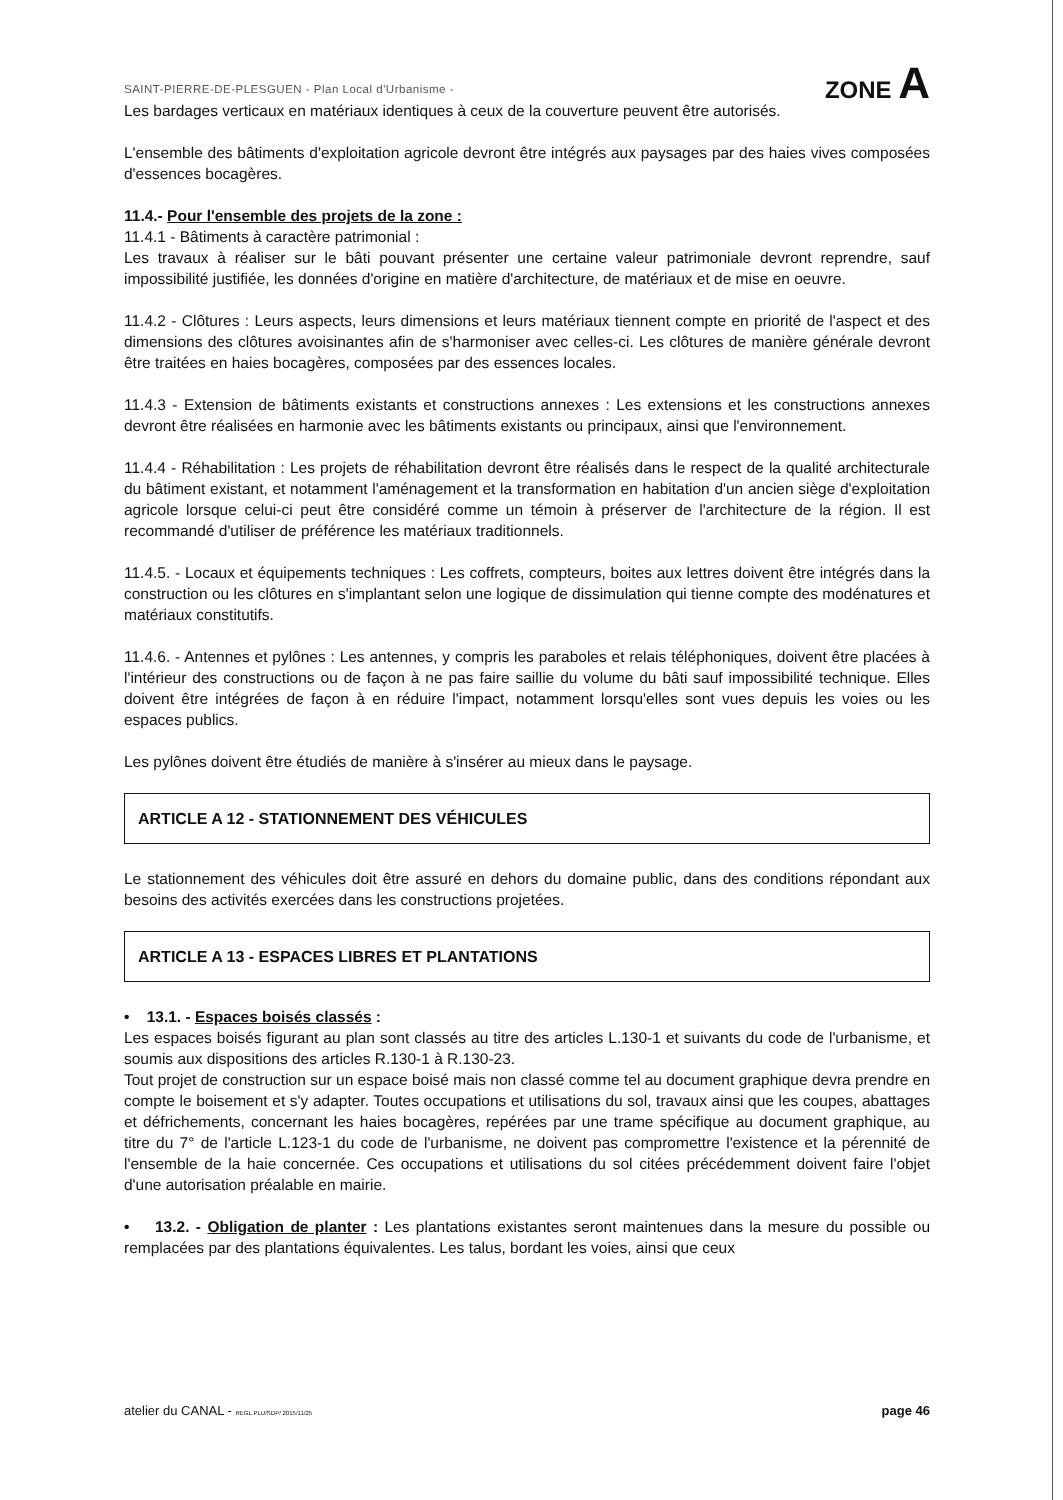SAINT-PIERRE-DE-PLESGUEN - Plan Local d'Urbanisme - ZONE A
Les bardages verticaux en matériaux identiques à ceux de la couverture peuvent être autorisés.
L'ensemble des bâtiments d'exploitation agricole devront être intégrés aux paysages par des haies vives composées d'essences bocagères.
11.4.- Pour l'ensemble des projets de la zone :
11.4.1 - Bâtiments à caractère patrimonial :
Les travaux à réaliser sur le bâti pouvant présenter une certaine valeur patrimoniale devront reprendre, sauf impossibilité justifiée, les données d'origine en matière d'architecture, de matériaux et de mise en oeuvre.
11.4.2 - Clôtures : Leurs aspects, leurs dimensions et leurs matériaux tiennent compte en priorité de l'aspect et des dimensions des clôtures avoisinantes afin de s'harmoniser avec celles-ci. Les clôtures de manière générale devront être traitées en haies bocagères, composées par des essences locales.
11.4.3 - Extension de bâtiments existants et constructions annexes : Les extensions et les constructions annexes devront être réalisées en harmonie avec les bâtiments existants ou principaux, ainsi que l'environnement.
11.4.4 - Réhabilitation : Les projets de réhabilitation devront être réalisés dans le respect de la qualité architecturale du bâtiment existant, et notamment l'aménagement et la transformation en habitation d'un ancien siège d'exploitation agricole lorsque celui-ci peut être considéré comme un témoin à préserver de l'architecture de la région. Il est recommandé d'utiliser de préférence les matériaux traditionnels.
11.4.5. - Locaux et équipements techniques : Les coffrets, compteurs, boites aux lettres doivent être intégrés dans la construction ou les clôtures en s'implantant selon une logique de dissimulation qui tienne compte des modénatures et matériaux constitutifs.
11.4.6. - Antennes et pylônes : Les antennes, y compris les paraboles et relais téléphoniques, doivent être placées à l'intérieur des constructions ou de façon à ne pas faire saillie du volume du bâti sauf impossibilité technique. Elles doivent être intégrées de façon à en réduire l'impact, notamment lorsqu'elles sont vues depuis les voies ou les espaces publics.
Les pylônes doivent être étudiés de manière à s'insérer au mieux dans le paysage.
ARTICLE A 12 - STATIONNEMENT DES VÉHICULES
Le stationnement des véhicules doit être assuré en dehors du domaine public, dans des conditions répondant aux besoins des activités exercées dans les constructions projetées.
ARTICLE A 13 - ESPACES LIBRES ET PLANTATIONS
• 13.1. - Espaces boisés classés :
Les espaces boisés figurant au plan sont classés au titre des articles L.130-1 et suivants du code de l'urbanisme, et soumis aux dispositions des articles R.130-1 à R.130-23.
Tout projet de construction sur un espace boisé mais non classé comme tel au document graphique devra prendre en compte le boisement et s'y adapter. Toutes occupations et utilisations du sol, travaux ainsi que les coupes, abattages et défrichements, concernant les haies bocagères, repérées par une trame spécifique au document graphique, au titre du 7° de l'article L.123-1 du code de l'urbanisme, ne doivent pas compromettre l'existence et la pérennité de l'ensemble de la haie concernée. Ces occupations et utilisations du sol citées précédemment doivent faire l'objet d'une autorisation préalable en mairie.
• 13.2. - Obligation de planter : Les plantations existantes seront maintenues dans la mesure du possible ou remplacées par des plantations équivalentes. Les talus, bordant les voies, ainsi que ceux
atelier du CANAL - REGL.PLU/SDP/ 2015/11/25 page 46